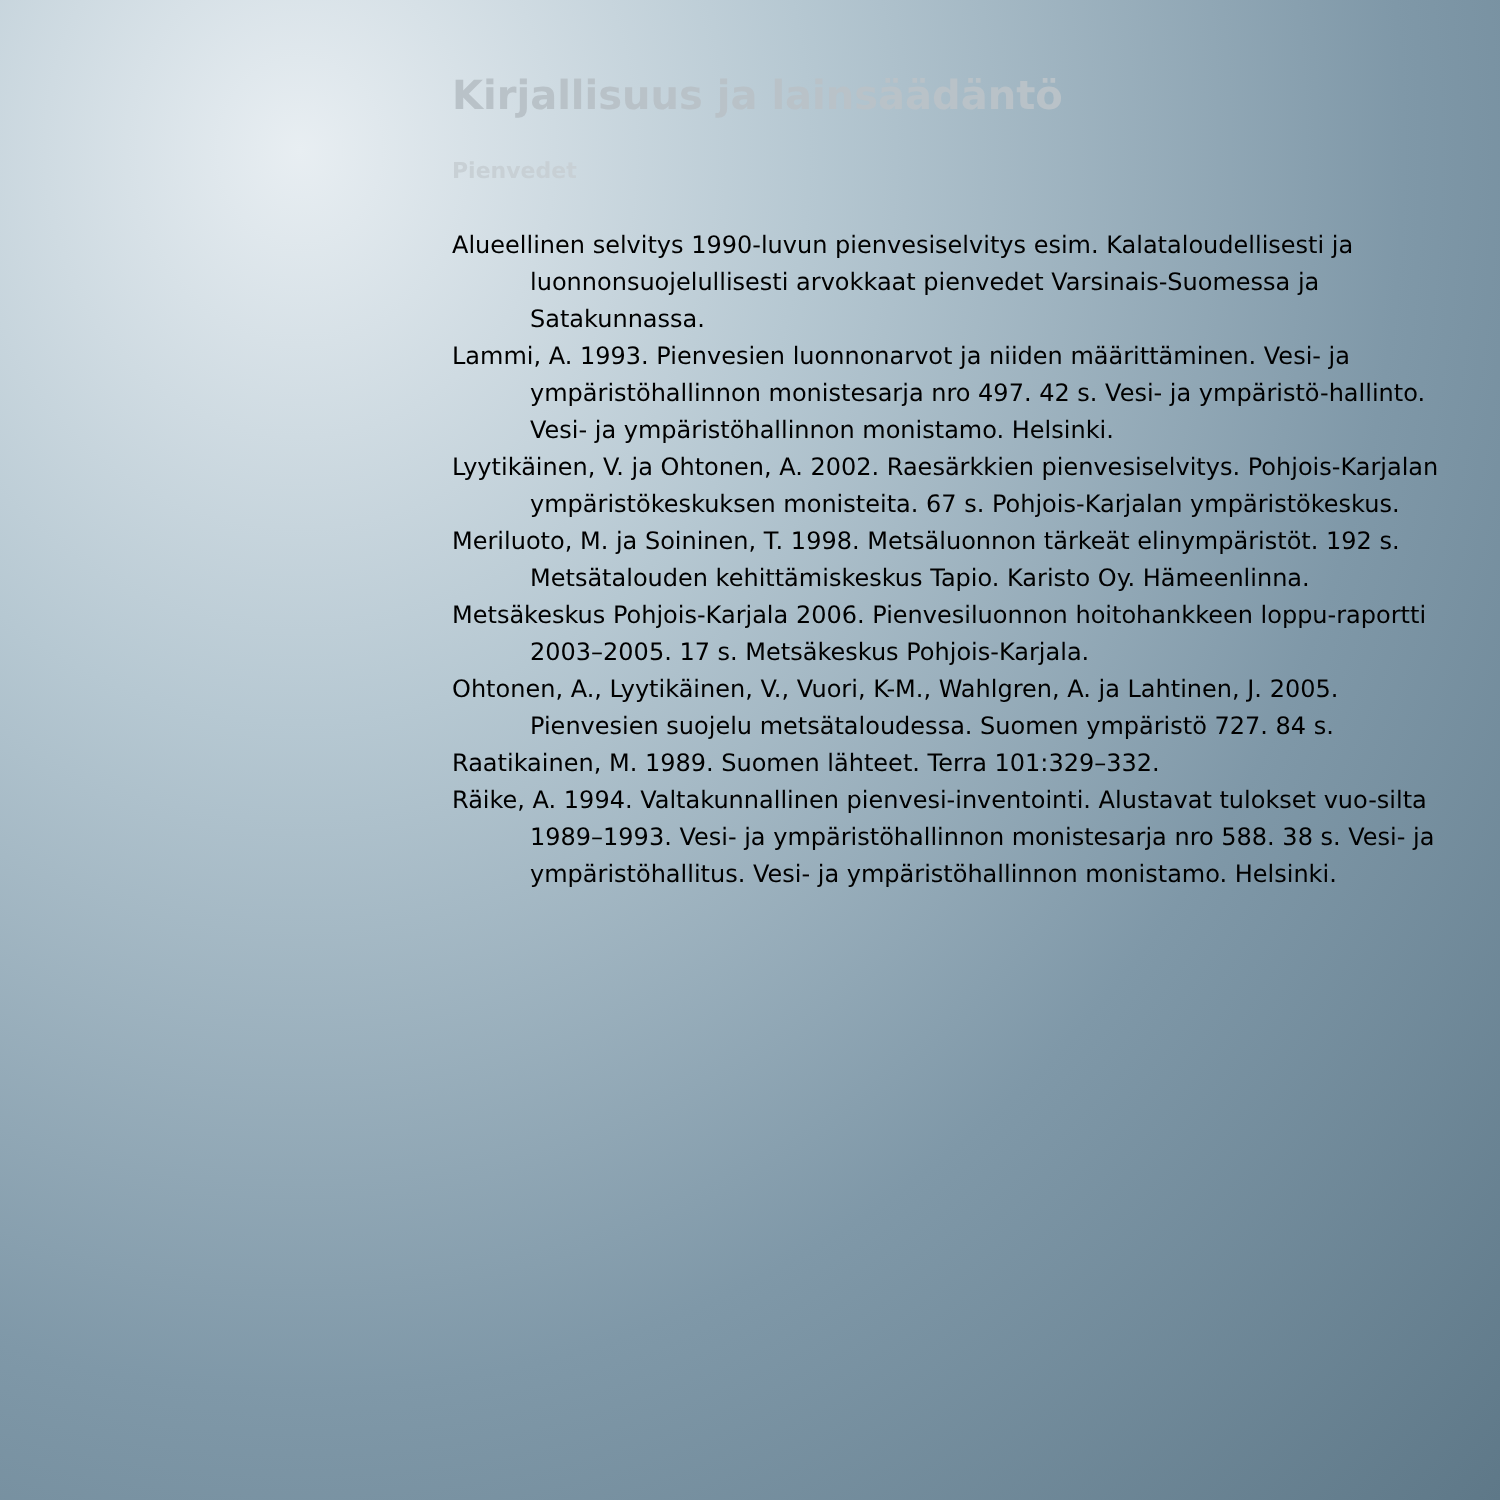Kirjallisuus ja lainsäädäntö
Pienvedet
Alueellinen selvitys 1990-luvun pienvesiselvitys esim. Kalataloudellisesti ja luonnonsuojelullisesti arvokkaat pienvedet Varsinais-Suomessa ja Satakunnassa.
Lammi, A. 1993. Pienvesien luonnonarvot ja niiden määrittäminen. Vesi- ja ympäristöhallinnon monistesarja nro 497. 42 s. Vesi- ja ympäristö-hallinto. Vesi- ja ympäristöhallinnon monistamo. Helsinki.
Lyytikäinen, V. ja Ohtonen, A. 2002. Raesärkkien pienvesiselvitys. Pohjois-Karjalan ympäristökeskuksen monisteita. 67 s. Pohjois-Karjalan ympäristökeskus.
Meriluoto, M. ja Soininen, T. 1998. Metsäluonnon tärkeät elinympäristöt. 192 s. Metsätalouden kehittämiskeskus Tapio. Karisto Oy. Hämeenlinna.
Metsäkeskus Pohjois-Karjala 2006. Pienvesiluonnon hoitohankkeen loppu-raportti 2003–2005. 17 s. Metsäkeskus Pohjois-Karjala.
Ohtonen, A., Lyytikäinen, V., Vuori, K-M., Wahlgren, A. ja Lahtinen, J. 2005. Pienvesien suojelu metsätaloudessa. Suomen ympäristö 727. 84 s.
Raatikainen, M. 1989. Suomen lähteet. Terra 101:329–332.
Räike, A. 1994. Valtakunnallinen pienvesi-inventointi. Alustavat tulokset vuo-silta 1989–1993. Vesi- ja ympäristöhallinnon monistesarja nro 588. 38 s. Vesi- ja ympäristöhallitus. Vesi- ja ympäristöhallinnon monistamo. Helsinki.